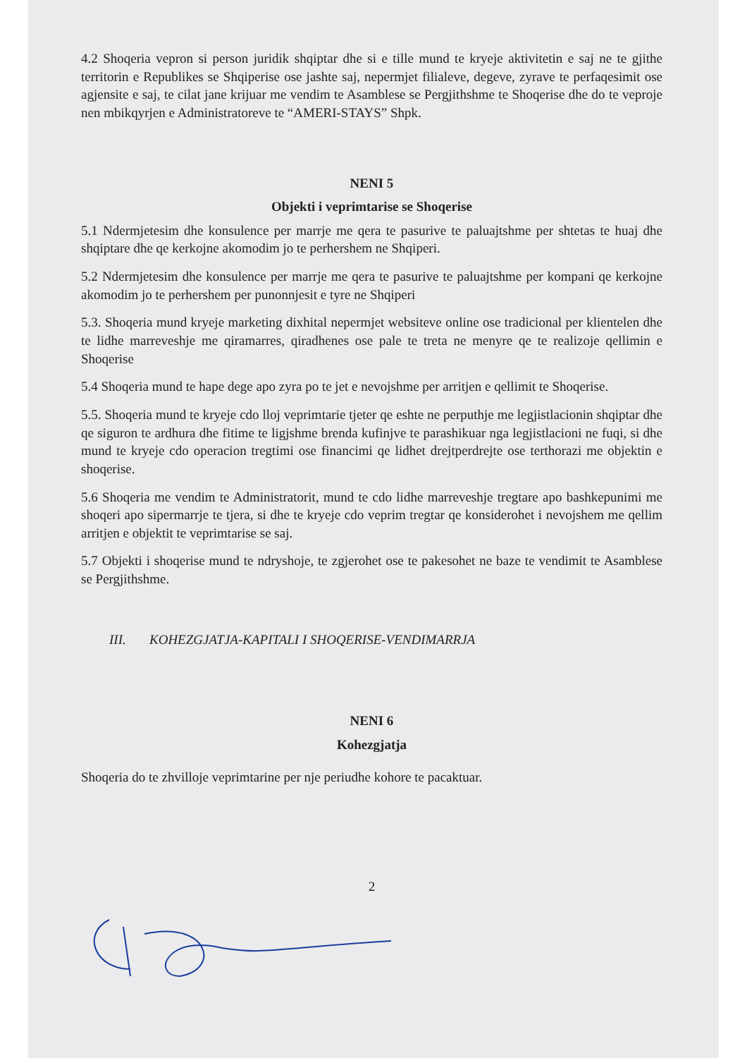4.2 Shoqeria vepron si person juridik shqiptar dhe si e tille mund te kryeje aktivitetin e saj ne te gjithe territorin e Republikes se Shqiperise ose jashte saj, nepermjet filialeve, degeve, zyrave te perfaqesimit ose agjensite e saj, te cilat jane krijuar me vendim te Asamblese se Pergjithshme te Shoqerise dhe do te veproje nen mbikqyrjen e Administratoreve te “AMERI-STAYS” Shpk.
NENI 5
Objekti i veprimtarise se Shoqerise
5.1 Ndermjetesim dhe konsulence per marrje me qera te pasurive te paluajtshme per shtetas te huaj dhe shqiptare dhe qe kerkojne akomodim jo te perhershem ne Shqiperi.
5.2 Ndermjetesim dhe konsulence per marrje me qera te pasurive te paluajtshme per kompani qe kerkojne akomodim jo te perhershem per punonnjesit e tyre ne Shqiperi
5.3. Shoqeria mund kryeje marketing dixhital nepermjet websiteve online ose tradicional per klientelen dhe te lidhe marreveshje me qiramarres, qiradhenes ose pale te treta ne menyre qe te realizoje qellimin e Shoqerise
5.4 Shoqeria mund te hape dege apo zyra po te jet e nevojshme per arritjen e qellimit te Shoqerise.
5.5. Shoqeria mund te kryeje cdo lloj veprimtarie tjeter qe eshte ne perputhje me legjistlacionin shqiptar dhe qe siguron te ardhura dhe fitime te ligjshme brenda kufinjve te parashikuar nga legjistlacioni ne fuqi, si dhe mund te kryeje cdo operacion tregtimi ose financimi qe lidhet drejtperdrejte ose terthorazi me objektin e shoqerise.
5.6 Shoqeria me vendim te Administratorit, mund te cdo lidhe marreveshje tregtare apo bashkepunimi me shoqeri apo sipermarrje te tjera, si dhe te kryeje cdo veprim tregtar qe konsiderohet i nevojshem me qellim arritjen e objektit te veprimtarise se saj.
5.7 Objekti i shoqerise mund te ndryshoje, te zgjerohet ose te pakesohet ne baze te vendimit te Asamblese se Pergjithshme.
III. KOHEZGJATJA-KAPITALI I SHOQERISE-VENDIMARRJA
NENI 6
Kohezgjatja
Shoqeria do te zhvilloje veprimtarine per nje periudhe kohore te pacaktuar.
2